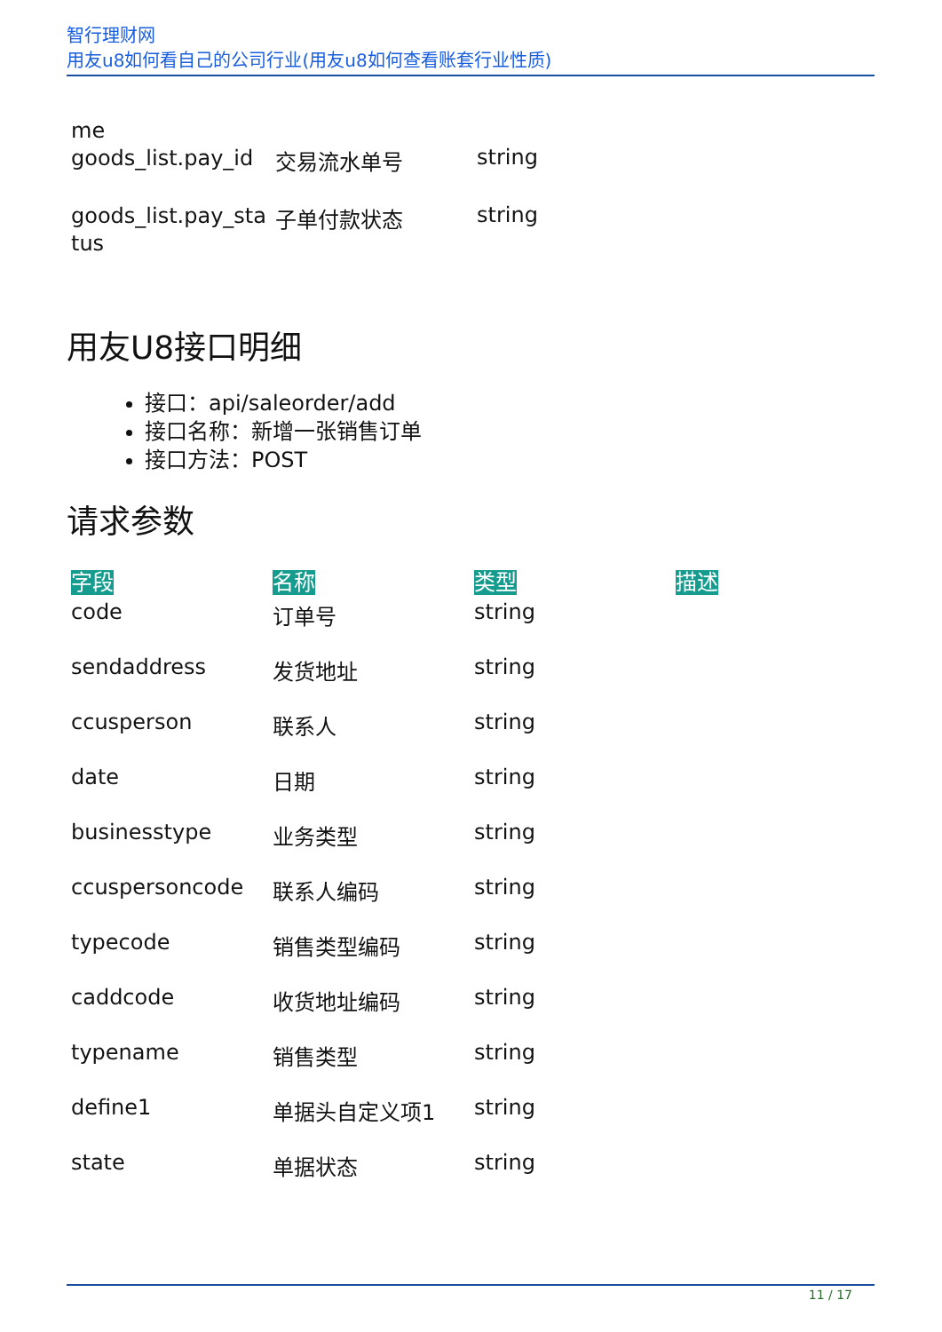智行理财网
用友u8如何看自己的公司行业(用友u8如何查看账套行业性质)
| me goods_list.pay_id | 交易流水单号 | string | |
| goods_list.pay_sta tus | 子单付款状态 | string | |
用友U8接口明细
接口：api/saleorder/add
接口名称：新增一张销售订单
接口方法：POST
请求参数
| 字段 | 名称 | 类型 | 描述 |
| --- | --- | --- | --- |
| code | 订单号 | string | |
| sendaddress | 发货地址 | string | |
| ccusperson | 联系人 | string | |
| date | 日期 | string | |
| businesstype | 业务类型 | string | |
| ccuspersoncode | 联系人编码 | string | |
| typecode | 销售类型编码 | string | |
| caddcode | 收货地址编码 | string | |
| typename | 销售类型 | string | |
| define1 | 单据头自定义项1 | string | |
| state | 单据状态 | string | |
11 / 17